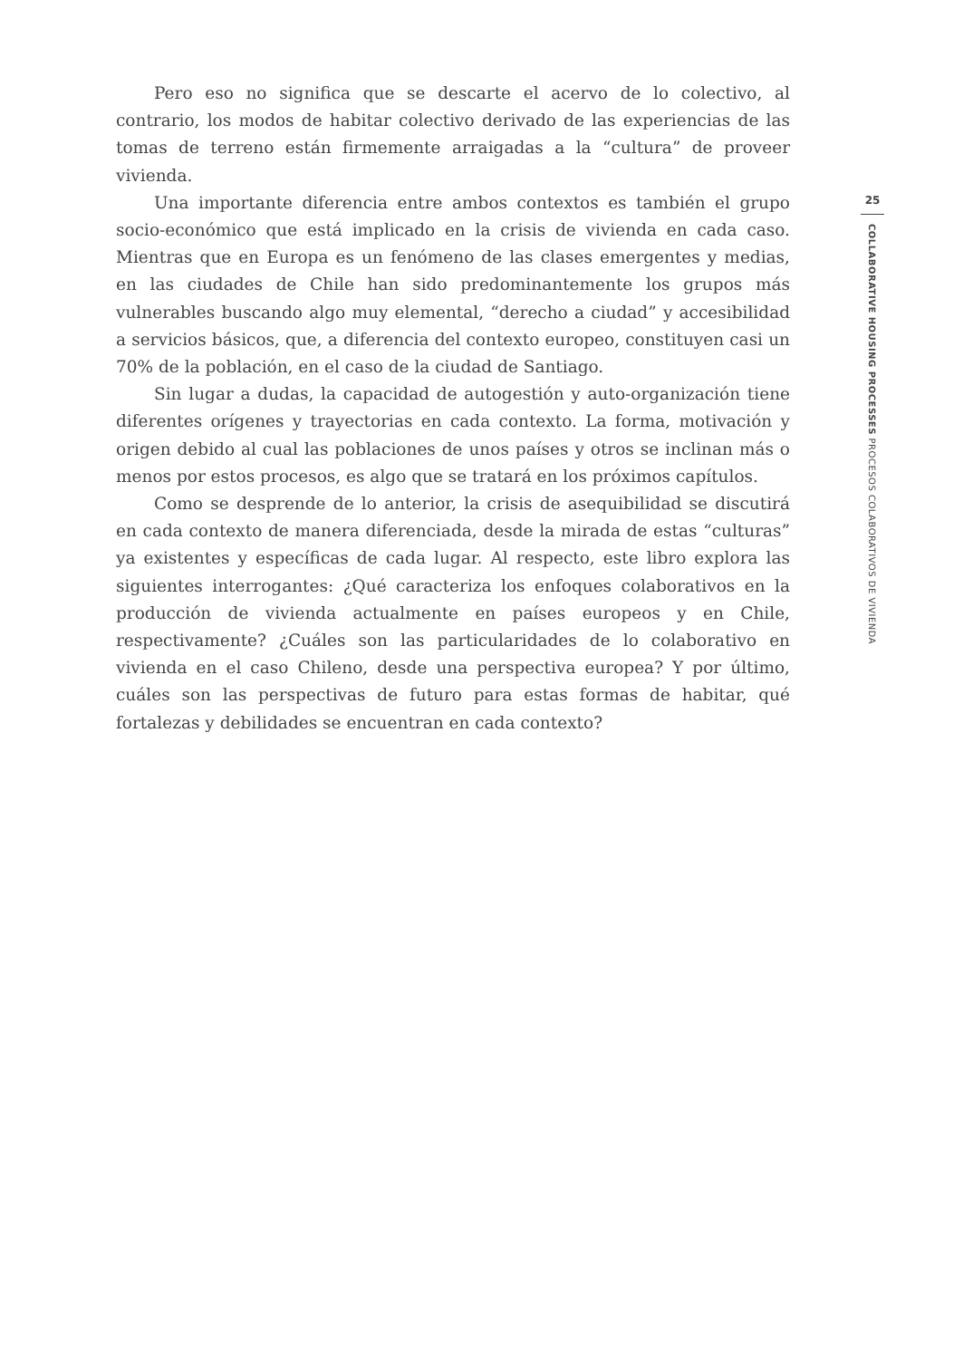Pero eso no significa que se descarte el acervo de lo colectivo, al contrario, los modos de habitar colectivo derivado de las experiencias de las tomas de terreno están firmemente arraigadas a la “cultura” de proveer vivienda.
Una importante diferencia entre ambos contextos es también el grupo socio-económico que está implicado en la crisis de vivienda en cada caso. Mientras que en Europa es un fenómeno de las clases emergentes y medias, en las ciudades de Chile han sido predominantemente los grupos más vulnerables buscando algo muy elemental, “derecho a ciudad” y accesibilidad a servicios básicos, que, a diferencia del contexto europeo, constituyen casi un 70% de la población, en el caso de la ciudad de Santiago.
Sin lugar a dudas, la capacidad de autogestión y auto-organización tiene diferentes orígenes y trayectorias en cada contexto. La forma, motivación y origen debido al cual las poblaciones de unos países y otros se inclinan más o menos por estos procesos, es algo que se tratará en los próximos capítulos.
Como se desprende de lo anterior, la crisis de asequibilidad se discutirá en cada contexto de manera diferenciada, desde la mirada de estas “culturas” ya existentes y específicas de cada lugar. Al respecto, este libro explora las siguientes interrogantes: ¿Qué caracteriza los enfoques colaborativos en la producción de vivienda actualmente en países europeos y en Chile, respectivamente? ¿Cuáles son las particularidades de lo colaborativo en vivienda en el caso Chileno, desde una perspectiva europea? Y por último, cuáles son las perspectivas de futuro para estas formas de habitar, qué fortalezas y debilidades se encuentran en cada contexto?
25
COLLABORATIVE HOUSING PROCESSES PROCESOS COLABORATIVOS DE VIVIENDA